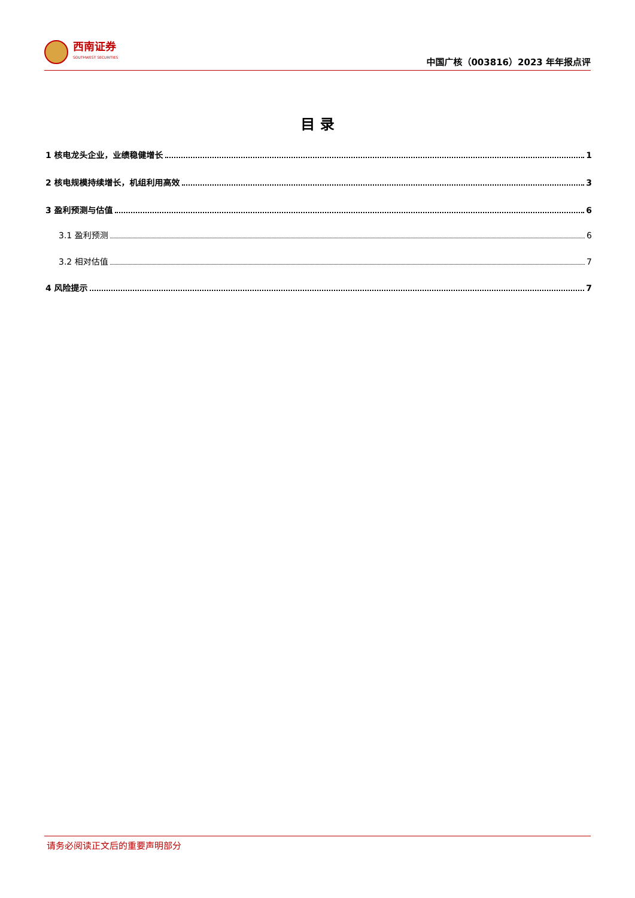西南证券
SOUTHWEST SECURITIES
中国广核（003816）2023 年年报点评
目 录
1 核电龙头企业，业绩稳健增长 1
2 核电规模持续增长，机组利用高效 3
3 盈利预测与估值 6
3.1 盈利预测 6
3.2 相对估值 7
4 风险提示 7
请务必阅读正文后的重要声明部分